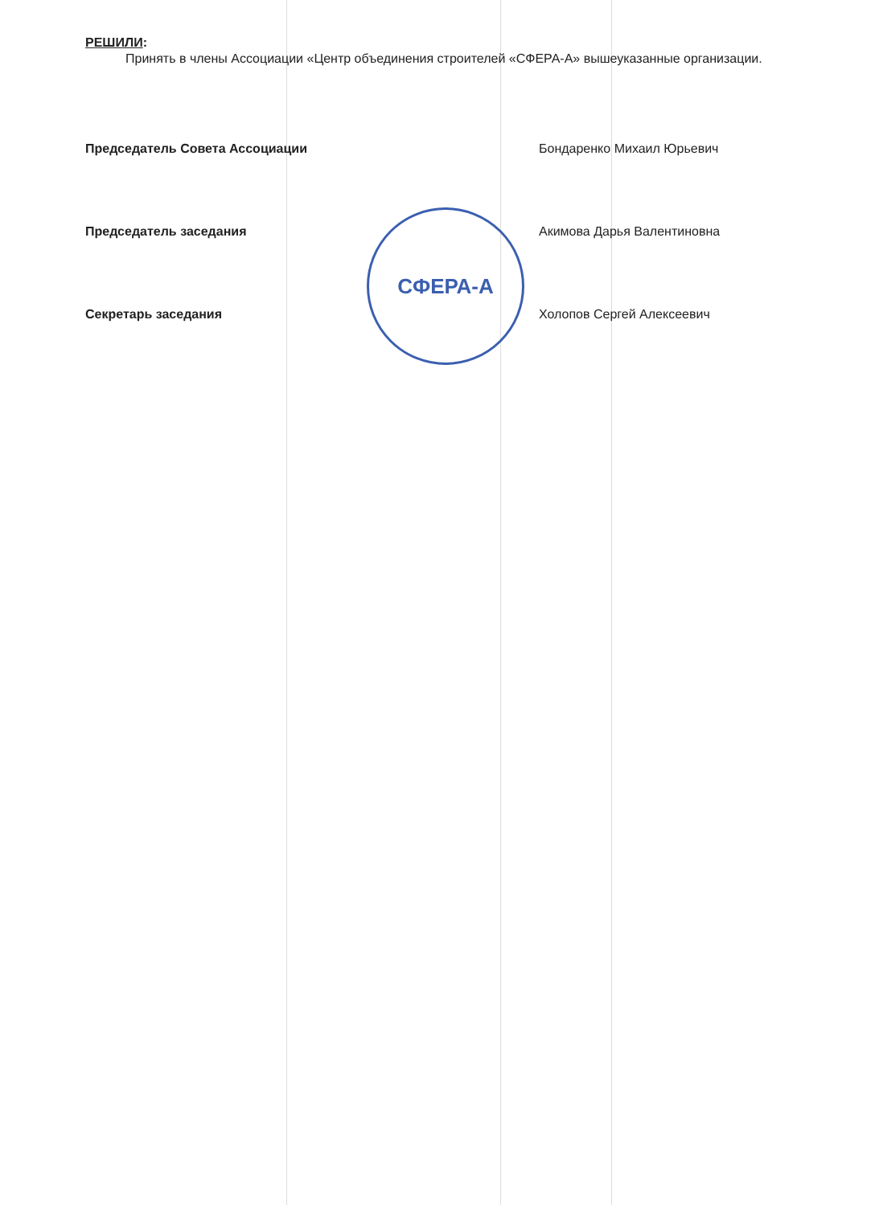СФЕРА-А
РЕШИЛИ:
Принять в члены Ассоциации «Центр объединения строителей «СФЕРА-А» вышеуказанные организации.
Председатель Совета Ассоциации Бондаренко Михаил Юрьевич
Председатель заседания Акимова Дарья Валентиновна
Секретарь заседания Холопов Сергей Алексеевич